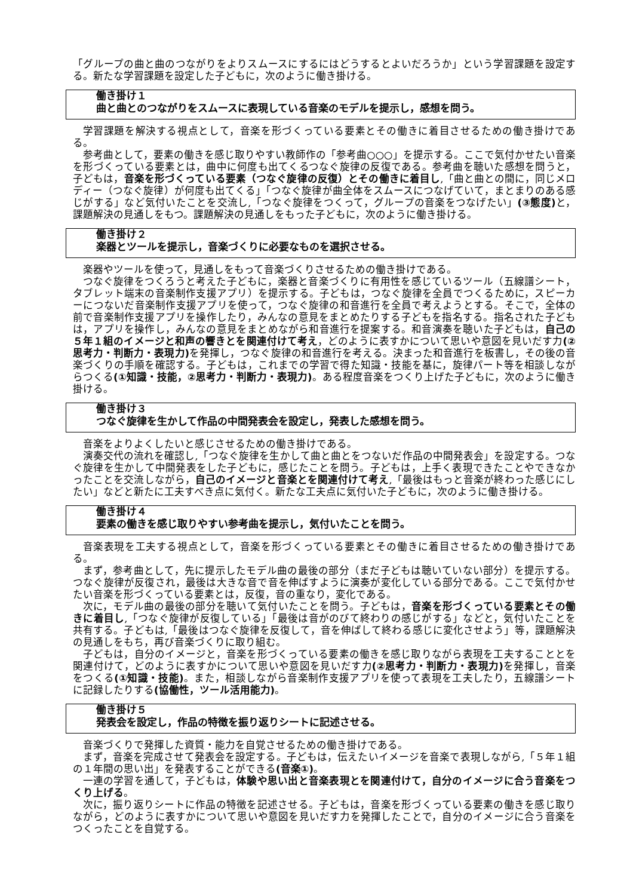「グループの曲と曲のつながりをよりスムースにするにはどうするとよいだろうか」という学習課題を設定する。新たな学習課題を設定した子どもに，次のように働き掛ける。
働き掛け１
曲と曲とのつながりをスムースに表現している音楽のモデルを提示し，感想を問う。
学習課題を解決する視点として，音楽を形づくっている要素とその働きに着目させるための働き掛けである。
参考曲として，要素の働きを感じ取りやすい教師作の「参考曲○○○」を提示する。ここで気付かせたい音楽を形づくっている要素とは，曲中に何度も出てくるつなぐ旋律の反復である。参考曲を聴いた感想を問うと，子どもは，音楽を形づくっている要素（つなぐ旋律の反復）とその働きに着目し,「曲と曲との間に，同じメロディー（つなぐ旋律）が何度も出てくる」「つなぐ旋律が曲全体をスムースにつなげていて，まとまりのある感じがする」など気付いたことを交流し,「つなぐ旋律をつくって，グループの音楽をつなげたい」(③態度) と，課題解決の見通しをもつ。課題解決の見通しをもった子どもに，次のように働き掛ける。
働き掛け２
楽器とツールを提示し，音楽づくりに必要なものを選択させる。
楽器やツールを使って，見通しをもって音楽づくりさせるための働き掛けである。
つなぐ旋律をつくろうと考えた子どもに，楽器と音楽づくりに有用性を感じているツール（五線譜シート，タブレット端末の音楽制作支援アプリ）を提示する。子どもは，つなぐ旋律を全員でつくるために，スピーカーにつないだ音楽制作支援アプリを使って，つなぐ旋律の和音進行を全員で考えようとする。そこで，全体の前で音楽制作支援アプリを操作したり，みんなの意見をまとめたりする子どもを指名する。指名された子どもは，アプリを操作し，みんなの意見をまとめながら和音進行を提案する。和音演奏を聴いた子どもは，自己の５年１組のイメージと和声の響きとを関連付けて考え，どのように表すかについて思いや意図を見いだす力(②思考力・判断力・表現力) を発揮し，つなぐ旋律の和音進行を考える。決まった和音進行を板書し，その後の音楽づくりの手順を確認する。子どもは，これまでの学習で得た知識・技能を基に，旋律パート等を相談しながらつくる(①知識・技能，②思考力・判断力・表現力)。ある程度音楽をつくり上げた子どもに，次のように働き掛ける。
働き掛け３
つなぐ旋律を生かして作品の中間発表会を設定し，発表した感想を問う。
音楽をよりよくしたいと感じさせるための働き掛けである。
演奏交代の流れを確認し,「つなぐ旋律を生かして曲と曲とをつないだ作品の中間発表会」を設定する。つなぐ旋律を生かして中間発表をした子どもに，感じたことを問う。子どもは，上手く表現できたことやできなかったことを交流しながら，自己のイメージと音楽とを関連付けて考え,「最後はもっと音楽が終わった感じにしたい」などと新たに工夫すべき点に気付く。新たな工夫点に気付いた子どもに，次のように働き掛ける。
働き掛け４
要素の働きを感じ取りやすい参考曲を提示し，気付いたことを問う。
音楽表現を工夫する視点として，音楽を形づくっている要素とその働きに着目させるための働き掛けである。
まず，参考曲として，先に提示したモデル曲の最後の部分（まだ子どもは聴いていない部分）を提示する。つなぐ旋律が反復され，最後は大きな音で音を伸ばすように演奏が変化している部分である。ここで気付かせたい音楽を形づくっている要素とは，反復，音の重なり，変化である。
次に，モデル曲の最後の部分を聴いて気付いたことを問う。子どもは，音楽を形づくっている要素とその働きに着目し,「つなぐ旋律が反復している」「最後は音がのびて終わりの感じがする」などと，気付いたことを共有する。子どもは,「最後はつなぐ旋律を反復して，音を伸ばして終わる感じに変化させよう」等，課題解決の見通しをもち，再び音楽づくりに取り組む。
子どもは，自分のイメージと，音楽を形づくっている要素の働きを感じ取りながら表現を工夫することとを関連付けて，どのように表すかについて思いや意図を見いだす力(②思考力・判断力・表現力) を発揮し，音楽をつくる(①知識・技能)。また，相談しながら音楽制作支援アプリを使って表現を工夫したり，五線譜シートに記録したりする(協働性，ツール活用能力)。
働き掛け５
発表会を設定し，作品の特徴を振り返りシートに記述させる。
音楽づくりで発揮した資質・能力を自覚させるための働き掛けである。
まず，音楽を完成させて発表会を設定する。子どもは，伝えたいイメージを音楽で表現しながら,「５年１組の１年間の思い出」を発表することができる(音楽①)。
一連の学習を通して，子どもは，体験や思い出と音楽表現とを関連付けて，自分のイメージに合う音楽をつくり上げる。
次に，振り返りシートに作品の特徴を記述させる。子どもは，音楽を形づくっている要素の働きを感じ取りながら，どのように表すかについて思いや意図を見いだす力を発揮したことで，自分のイメージに合う音楽をつくったことを自覚する。